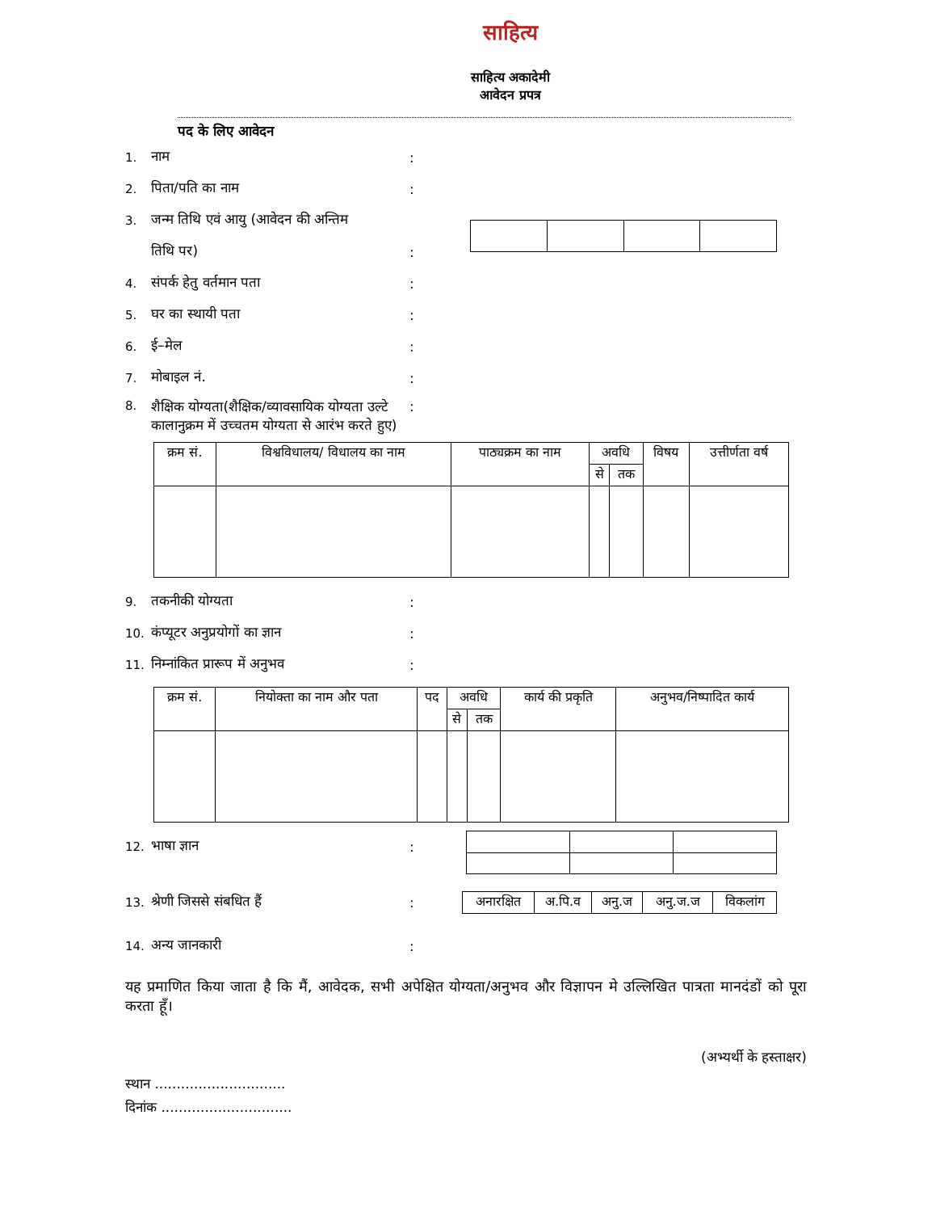साहित्य
साहित्य अकादेमी
आवेदन प्रपत्र
पद के लिए आवेदन
1. नाम:
2. पिता/पति का नाम:
3. जन्म तिथि एवं आयु (आवेदन की अन्तिम
तिथि पर):
4. संपर्क हेतु वर्तमान पता:
5. घर का स्थायी पता:
6. ई–मेल:
7. मोबाइल नं.:
8. शैक्षिक योग्यता(शैक्षिक/व्यावसायिक योग्यता उल्टे कालानुक्रम में उच्चतम योग्यता से आरंभ करते हुए):
| क्रम सं. | विश्वविधालय/ विधालय का नाम | पाठ्यक्रम का नाम | अवधि | | विषय | उत्तीर्णता वर्ष |
| --- | --- | --- | --- | --- | --- | --- |
| | | | से | तक | | |
9. तकनीकी योग्यता:
10. कंप्यूटर अनुप्रयोगों का ज्ञान:
11. निम्नांकित प्रारूप में अनुभव:
| क्रम सं. | नियोक्ता का नाम और पता | पद | अवधि | | कार्य की प्रकृति | अनुभव/निष्पादित कार्य |
| --- | --- | --- | --- | --- | --- | --- |
| | | | से | तक | | |
12. भाषा ज्ञान:
13. श्रेणी जिससे संबधित हैं:
| अनारक्षित | अ.पि.व | अनु.ज | अनु.ज.ज | विकलांग |
14. अन्य जानकारी:
यह प्रमाणित किया जाता है कि मैं, आवेदक, सभी अपेक्षित योग्यता/अनुभव और विज्ञापन मे उल्लिखित पात्रता मानदंडों को पूरा करता हूँ।
(अभ्यर्थी के हस्ताक्षर)
स्थान ..............................
दिनांक ..............................